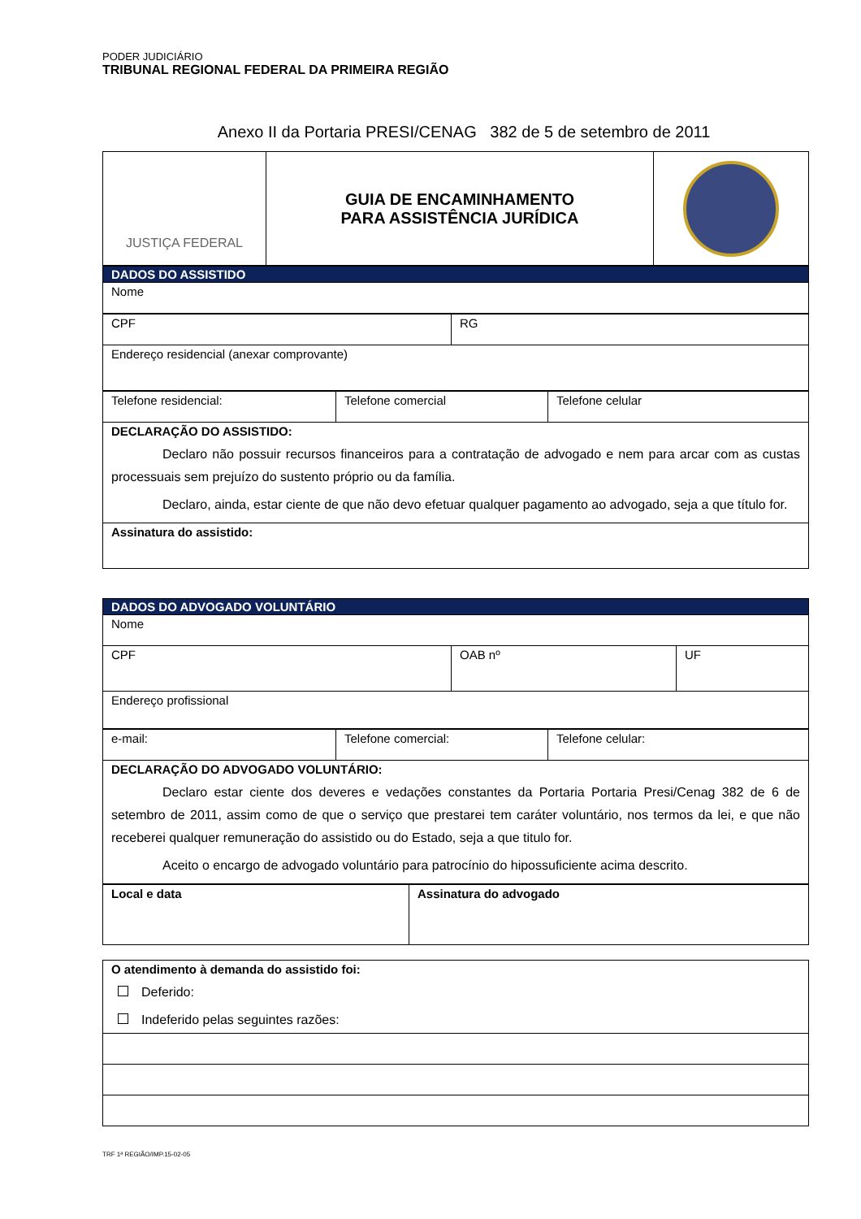PODER JUDICIÁRIO
TRIBUNAL REGIONAL FEDERAL DA PRIMEIRA REGIÃO
Anexo II da Portaria PRESI/CENAG 382 de 5 de setembro de 2011
| JUSTIÇA FEDERAL | GUIA DE ENCAMINHAMENTO PARA ASSISTÊNCIA JURÍDICA | |
| DADOS DO ASSISTIDO |
| Nome |
| CPF | RG |
| Endereço residencial (anexar comprovante) | |
| Telefone residencial: | Telefone comercial | Telefone celular |
| DECLARAÇÃO DO ASSISTIDO: Declaro não possuir recursos financeiros para a contratação de advogado e nem para arcar com as custas processuais sem prejuízo do sustento próprio ou da família. Declaro, ainda, estar ciente de que não devo efetuar qualquer pagamento ao advogado, seja a que título for. | | |
| Assinatura do assistido: | | |
| DADOS DO ADVOGADO VOLUNTÁRIO | | |
| Nome | | |
| CPF | OAB nº | UF |
| Endereço profissional | | |
| e-mail: | Telefone comercial: | Telefone celular: |
| DECLARAÇÃO DO ADVOGADO VOLUNTÁRIO: Declaro estar ciente dos deveres e vedações constantes da Portaria Portaria Presi/Cenag 382 de 6 de setembro de 2011, assim como de que o serviço que prestarei tem caráter voluntário, nos termos da lei, e que não receberei qualquer remuneração do assistido ou do Estado, seja a que titulo for. Aceito o encargo de advogado voluntário para patrocínio do hipossuficiente acima descrito. | | |
| Local e data | Assinatura do advogado |
| O atendimento à demanda do assistido foi: Deferido: Indeferido pelas seguintes razões: |
TRF 1ª REGIÃO/IMP.15-02-05